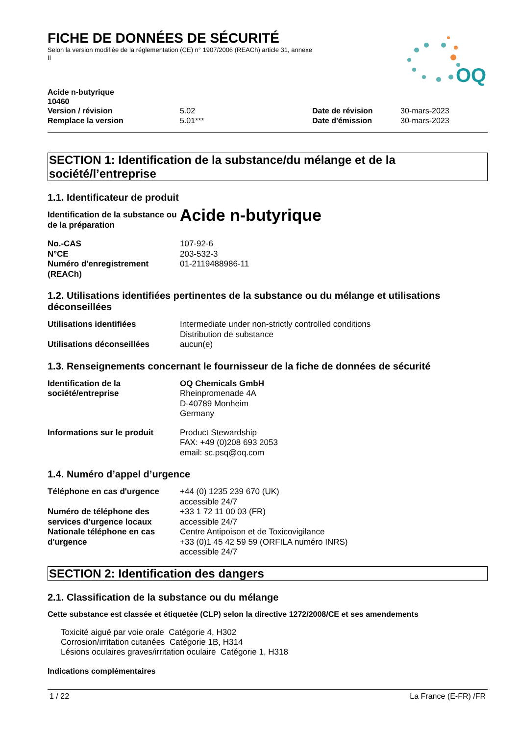OQ
FICHE DE DONNÉES DE SÉCURITÉ
Selon la version modifiée de la réglementation (CE) n° 1907/2006 (REACh) article 31, annexe II
Acide n-butyrique
10460
Version / révision 5.02 Date de révision 30-mars-2023
Remplace la version 5.01*** Date d'émission 30-mars-2023
SECTION 1: Identification de la substance/du mélange et de la société/l’entreprise
1.1. Identificateur de produit
Identification de la substance ou de la préparation Acide n-butyrique
No.-CAS 107-92-6
N°CE 203-532-3
Numéro d'enregistrement (REACh) 01-2119488986-11
1.2. Utilisations identifiées pertinentes de la substance ou du mélange et utilisations déconseillées
Utilisations identifiées Intermediate under non-strictly controlled conditions
Distribution de substance
Utilisations déconseillées aucun(e)
1.3. Renseignements concernant le fournisseur de la fiche de données de sécurité
Identification de la société/entreprise OQ Chemicals GmbH
Rheinpromenade 4A
D-40789 Monheim
Germany
Informations sur le produit Product Stewardship
FAX: +49 (0)208 693 2053
email: sc.psq@oq.com
1.4. Numéro d’appel d’urgence
Téléphone en cas d'urgence +44 (0) 1235 239 670 (UK)
accessible 24/7
Numéro de téléphone des services d’urgence locaux +33 1 72 11 00 03 (FR)
accessible 24/7
Nationale téléphone en cas d'urgence Centre Antipoison et de Toxicovigilance
+33 (0)1 45 42 59 59 (ORFILA numéro INRS)
accessible 24/7
SECTION 2: Identification des dangers
2.1. Classification de la substance ou du mélange
Cette substance est classée et étiquetée (CLP) selon la directive 1272/2008/CE et ses amendements
Toxicité aiguë par voie orale Catégorie 4, H302
Corrosion/irritation cutanées Catégorie 1B, H314
Lésions oculaires graves/irritation oculaire Catégorie 1, H318
Indications complémentaires
1 / 22 La France (E-FR) /FR